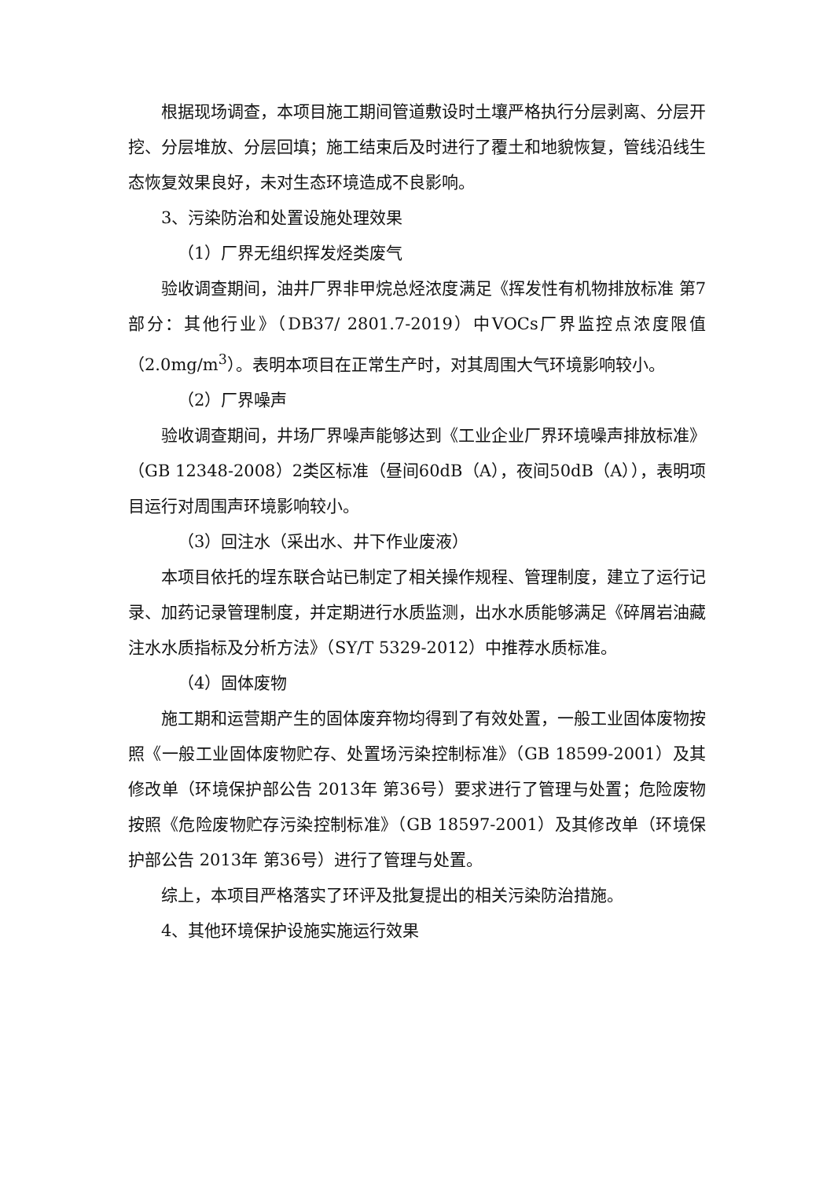根据现场调查，本项目施工期间管道敷设时土壤严格执行分层剥离、分层开挖、分层堆放、分层回填；施工结束后及时进行了覆土和地貌恢复，管线沿线生态恢复效果良好，未对生态环境造成不良影响。
3、污染防治和处置设施处理效果
（1）厂界无组织挥发烃类废气
验收调查期间，油井厂界非甲烷总烃浓度满足《挥发性有机物排放标准 第7部分：其他行业》（DB37/ 2801.7-2019）中VOCs厂界监控点浓度限值（2.0mg/m<sup>3</sup>）。表明本项目在正常生产时，对其周围大气环境影响较小。
（2）厂界噪声
验收调查期间，井场厂界噪声能够达到《工业企业厂界环境噪声排放标准》（GB 12348-2008）2类区标准（昼间60dB（A），夜间50dB（A）），表明项目运行对周围声环境影响较小。
（3）回注水（采出水、井下作业废液）
本项目依托的埕东联合站已制定了相关操作规程、管理制度，建立了运行记录、加药记录管理制度，并定期进行水质监测，出水水质能够满足《碎屑岩油藏注水水质指标及分析方法》（SY/T 5329-2012）中推荐水质标准。
（4）固体废物
施工期和运营期产生的固体废弃物均得到了有效处置，一般工业固体废物按照《一般工业固体废物贮存、处置场污染控制标准》（GB 18599-2001）及其修改单（环境保护部公告 2013年 第36号）要求进行了管理与处置；危险废物按照《危险废物贮存污染控制标准》（GB 18597-2001）及其修改单（环境保护部公告 2013年 第36号）进行了管理与处置。
综上，本项目严格落实了环评及批复提出的相关污染防治措施。
4、其他环境保护设施实施运行效果